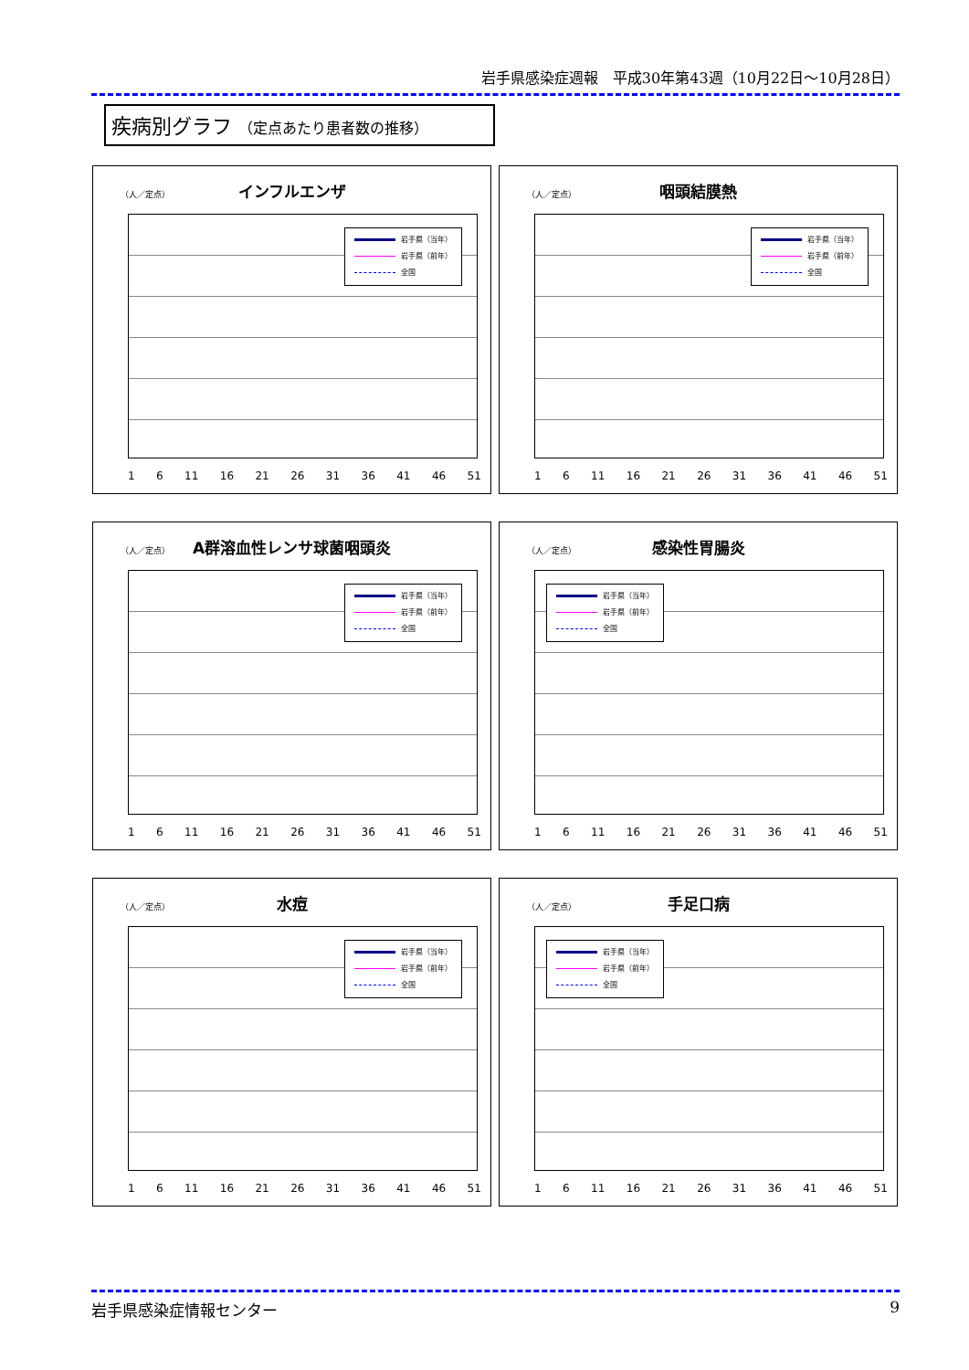岩手県感染症週報　平成30年第43週（10月22日～10月28日）
疾病別グラフ （定点あたり患者数の推移）
（人／定点）
インフルエンザ
岩手県（当年）
岩手県（前年）
全国
1 6 11 16 21 26 31 36 41 46 51
（人／定点）
咽頭結膜熱
岩手県（当年）
岩手県（前年）
全国
1 6 11 16 21 26 31 36 41 46 51
（人／定点）
A群溶血性レンサ球菌咽頭炎
岩手県（当年）
岩手県（前年）
全国
1 6 11 16 21 26 31 36 41 46 51
（人／定点）
感染性胃腸炎
岩手県（当年）
岩手県（前年）
全国
1 6 11 16 21 26 31 36 41 46 51
（人／定点）
水痘
岩手県（当年）
岩手県（前年）
全国
1 6 11 16 21 26 31 36 41 46 51
（人／定点）
手足口病
岩手県（当年）
岩手県（前年）
全国
1 6 11 16 21 26 31 36 41 46 51
岩手県感染症情報センター 9